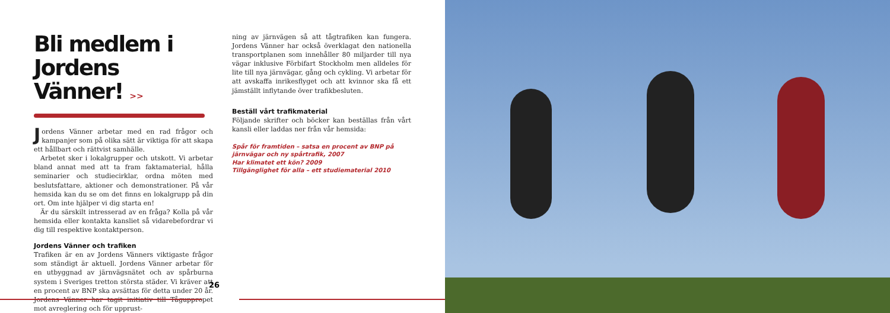Bli medlem i
Jordens Vänner! >>
Jordens Vänner arbetar med en rad frågor och kampanjer som på olika sätt är viktiga för att skapa ett hållbart och rättvist samhälle.
Arbetet sker i lokalgrupper och utskott. Vi arbetar bland annat med att ta fram faktamaterial, hålla seminarier och studiecirklar, ordna möten med beslutsfattare, aktioner och demonstrationer. På vår hemsida kan du se om det finns en lokalgrupp på din ort. Om inte hjälper vi dig starta en!
Är du särskilt intresserad av en fråga? Kolla på vår hemsida eller kontakta kansliet så vidarebefordrar vi dig till respektive kontaktperson.
Jordens Vänner och trafiken
Trafiken är en av Jordens Vänners viktigaste frågor som ständigt är aktuell. Jordens Vänner arbetar för en utbyggnad av järnvägsnätet och av spårburna system i Sveriges tretton största städer. Vi kräver att en procent av BNP ska avsättas för detta under 20 år. Jordens Vänner har tagit initiativ till Tåguppropet mot avreglering och för upprust-
ning av järnvägen så att tågtrafiken kan fungera. Jordens Vänner har också överklagat den nationella transportplanen som innehåller 80 miljarder till nya vägar inklusive Förbifart Stockholm men alldeles för lite till nya järnvägar, gång och cykling. Vi arbetar för att avskaffa inrikesflyget och att kvinnor ska få ett jämställt inflytande över trafikbesluten.
Beställ vårt trafikmaterial
Följande skrifter och böcker kan beställas från vårt kansli eller laddas ner från vår hemsida:
Spår för framtiden – satsa en procent av BNP på järnvägar och ny spårtrafik, 2007
Har klimatet ett kön? 2009
Tillgänglighet för alla – ett studiematerial 2010
26